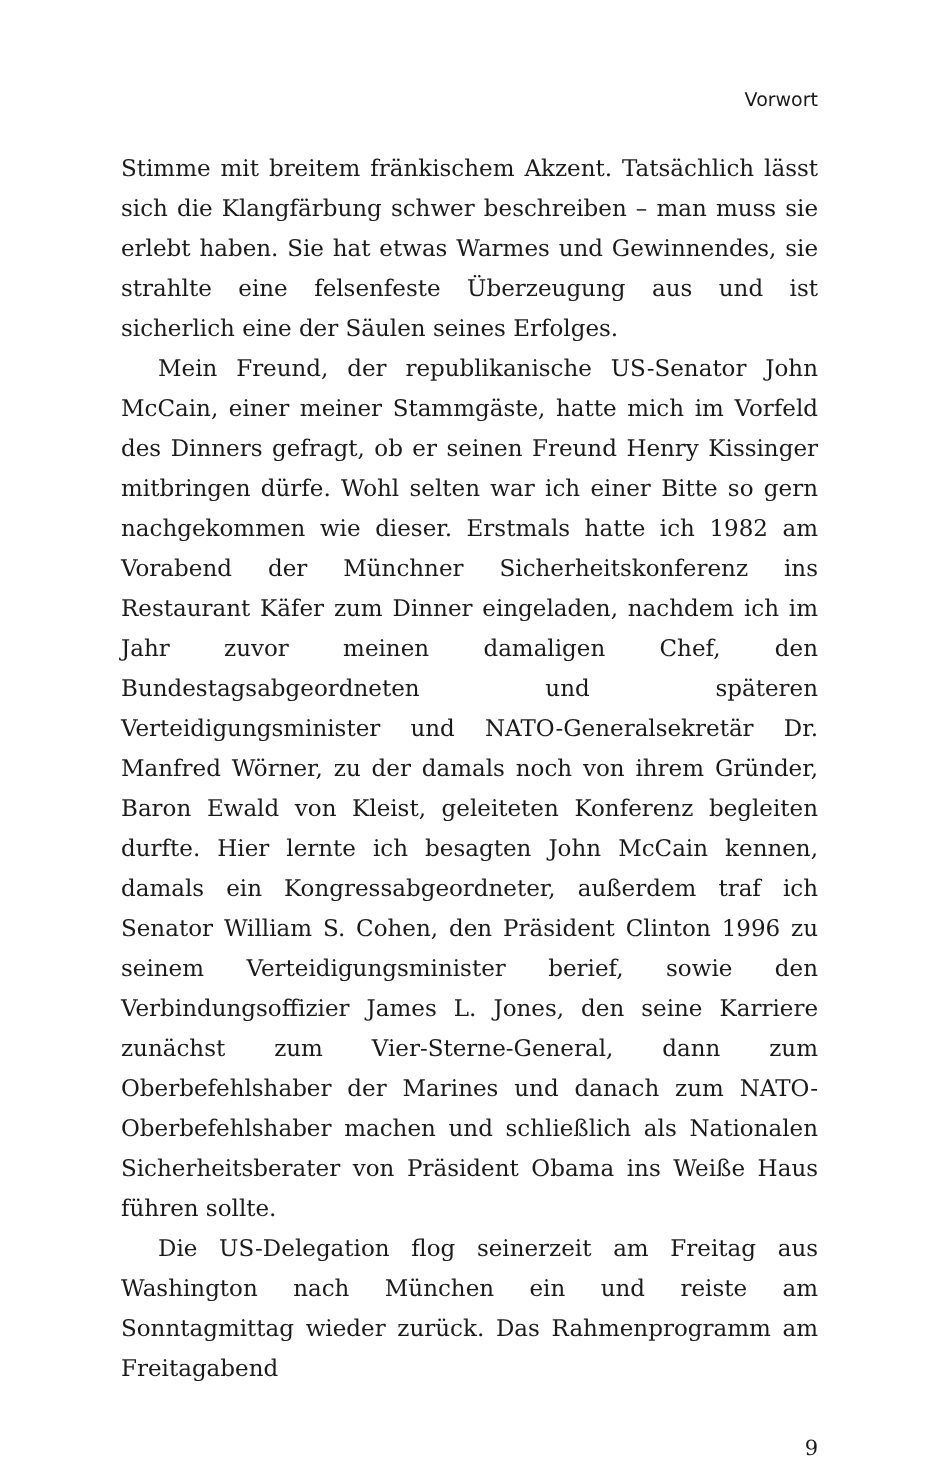Vorwort
Stimme mit breitem fränkischem Akzent. Tatsächlich lässt sich die Klangfärbung schwer beschreiben – man muss sie erlebt haben. Sie hat etwas Warmes und Gewinnendes, sie strahlte eine felsenfeste Überzeugung aus und ist sicherlich eine der Säulen seines Erfolges.
Mein Freund, der republikanische US-Senator John McCain, einer meiner Stammgäste, hatte mich im Vorfeld des Dinners gefragt, ob er seinen Freund Henry Kissinger mitbringen dürfe. Wohl selten war ich einer Bitte so gern nachgekommen wie dieser. Erstmals hatte ich 1982 am Vorabend der Münchner Sicherheitskonferenz ins Restaurant Käfer zum Dinner eingeladen, nachdem ich im Jahr zuvor meinen damaligen Chef, den Bundestagsabgeordneten und späteren Verteidigungsminister und NATO-Generalsekretär Dr. Manfred Wörner, zu der damals noch von ihrem Gründer, Baron Ewald von Kleist, geleiteten Konferenz begleiten durfte. Hier lernte ich besagten John McCain kennen, damals ein Kongressabgeordneter, außerdem traf ich Senator William S. Cohen, den Präsident Clinton 1996 zu seinem Verteidigungsminister berief, sowie den Verbindungsoffizier James L. Jones, den seine Karriere zunächst zum Vier-Sterne-General, dann zum Oberbefehlshaber der Marines und danach zum NATO-Oberbefehlshaber machen und schließlich als Nationalen Sicherheitsberater von Präsident Obama ins Weiße Haus führen sollte.
Die US-Delegation flog seinerzeit am Freitag aus Washington nach München ein und reiste am Sonntagmittag wieder zurück. Das Rahmenprogramm am Freitagabend
9